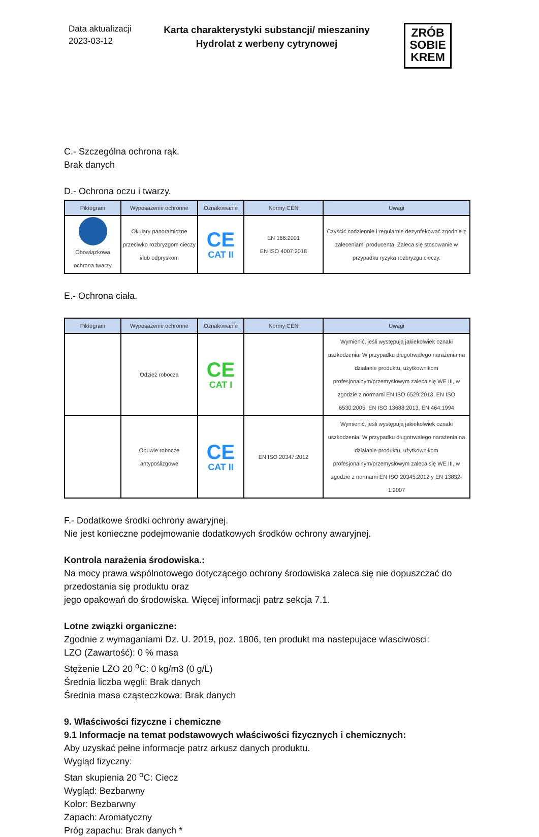Data aktualizacji
2023-03-12
Karta charakterystyki substancji/ mieszaniny
Hydrolat z werbeny cytrynowej
ZRÓB
SOBIE
KREM
C.- Szczególna ochrona rąk.
Brak danych
D.- Ochrona oczu i twarzy.
| Piktogram | Wyposażenie ochronne | Oznakowanie | Normy CEN | Uwagi |
| --- | --- | --- | --- | --- |
| Obowiązkowa ochrona twarzy | Okulary panoramiczne przeciwko rozbryzgom cieczy i/lub odpryskom | CE CAT II | EN 166:2001 EN ISO 4007:2018 | Czyścić codziennie i regularnie dezynfekować zgodnie z zaleceniami producenta. Zaleca się stosowanie w przypadku ryzyka rozbryzgu cieczy. |
E.- Ochrona ciała.
| Piktogram | Wyposażenie ochronne | Oznakowanie | Normy CEN | Uwagi |
| --- | --- | --- | --- | --- |
| | Odzież robocza | CE CAT I | | Wymienić, jeśli występują jakiekolwiek oznaki uszkodzenia. W przypadku długotrwałego narażenia na działanie produktu, użytkownikom profesjonalnym/przemysłowym zaleca się WE III, w zgodzie z normami EN ISO 6529:2013, EN ISO 6530:2005, EN ISO 13688:2013, EN 464:1994 |
| | Obuwie robocze antypoślizgowe | CE CAT II | EN ISO 20347:2012 | Wymienić, jeśli występują jakiekolwiek oznaki uszkodzenia. W przypadku długotrwałego narażenia na działanie produktu, użytkownikom profesjonalnym/przemysłowym zaleca się WE III, w zgodzie z normami EN ISO 20345:2012 y EN 13832-1:2007 |
F.- Dodatkowe środki ochrony awaryjnej.
Nie jest konieczne podejmowanie dodatkowych środków ochrony awaryjnej.
Kontrola narażenia środowiska.:
Na mocy prawa wspólnotowego dotyczącego ochrony środowiska zaleca się nie dopuszczać do przedostania się produktu oraz
jego opakowań do środowiska. Więcej informacji patrz sekcja 7.1.
Lotne związki organiczne:
Zgodnie z wymaganiami Dz. U. 2019, poz. 1806, ten produkt ma nastepujace wlasciwosci:
LZO (Zawartość): 0 % masa
Stężenie LZO 20 <sup>o</sup>C: 0 kg/m3 (0 g/L)
Średnia liczba węgli: Brak danych
Średnia masa cząsteczkowa: Brak danych
9. Właściwości fizyczne i chemiczne
9.1 Informacje na temat podstawowych właściwości fizycznych i chemicznych:
Aby uzyskać pełne informacje patrz arkusz danych produktu.
Wygląd fizyczny:
Stan skupienia 20 <sup>o</sup>C: Ciecz
Wygląd: Bezbarwny
Kolor: Bezbarwny
Zapach: Aromatyczny
Próg zapachu: Brak danych *